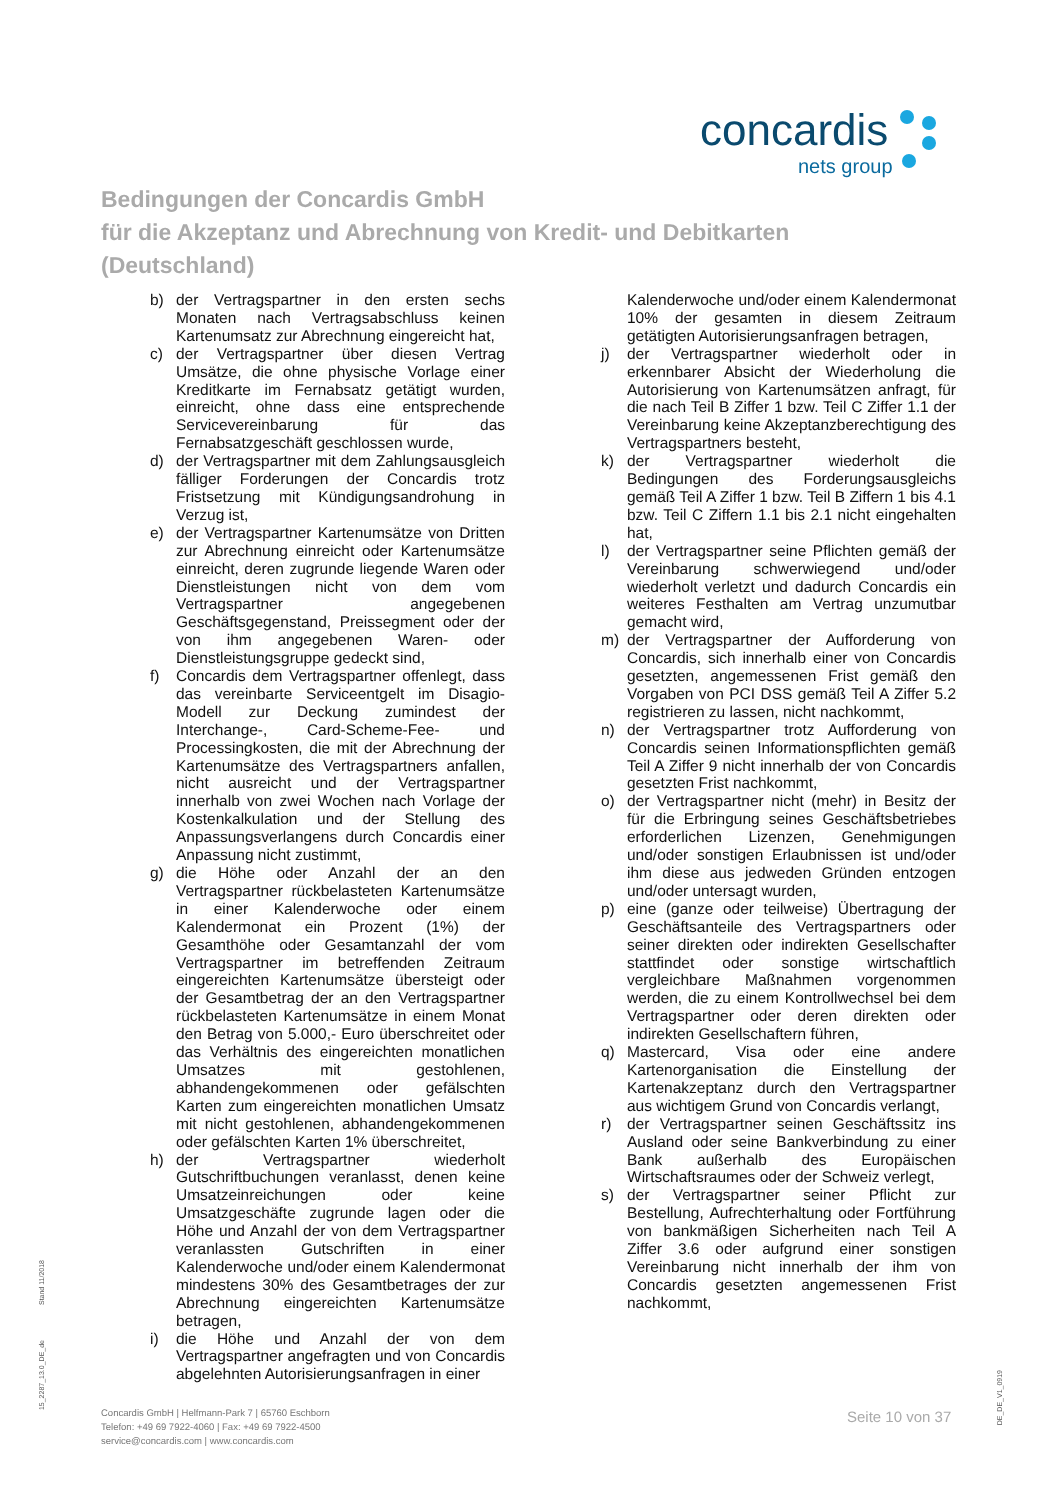concardis
nets group
Bedingungen der Concardis GmbH
für die Akzeptanz und Abrechnung von Kredit- und Debitkarten
(Deutschland)
b) der Vertragspartner in den ersten sechs Monaten nach Vertragsabschluss keinen Kartenumsatz zur Abrechnung eingereicht hat,
c) der Vertragspartner über diesen Vertrag Umsätze, die ohne physische Vorlage einer Kreditkarte im Fernabsatz getätigt wurden, einreicht, ohne dass eine entsprechende Servicevereinbarung für das Fernabsatzgeschäft geschlossen wurde,
d) der Vertragspartner mit dem Zahlungsausgleich fälliger Forderungen der Concardis trotz Fristsetzung mit Kündigungsandrohung in Verzug ist,
e) der Vertragspartner Kartenumsätze von Dritten zur Abrechnung einreicht oder Kartenumsätze einreicht, deren zugrunde liegende Waren oder Dienstleistungen nicht von dem vom Vertragspartner angegebenen Geschäftsgegenstand, Preissegment oder der von ihm angegebenen Waren- oder Dienstleistungsgruppe gedeckt sind,
f) Concardis dem Vertragspartner offenlegt, dass das vereinbarte Serviceentgelt im Disagio-Modell zur Deckung zumindest der Interchange-, Card-Scheme-Fee- und Processingkosten, die mit der Abrechnung der Kartenumsätze des Vertragspartners anfallen, nicht ausreicht und der Vertragspartner innerhalb von zwei Wochen nach Vorlage der Kostenkalkulation und der Stellung des Anpassungsverlangens durch Concardis einer Anpassung nicht zustimmt,
g) die Höhe oder Anzahl der an den Vertragspartner rückbelasteten Kartenumsätze in einer Kalenderwoche oder einem Kalendermonat ein Prozent (1%) der Gesamthöhe oder Gesamtanzahl der vom Vertragspartner im betreffenden Zeitraum eingereichten Kartenumsätze übersteigt oder der Gesamtbetrag der an den Vertragspartner rückbelasteten Kartenumsätze in einem Monat den Betrag von 5.000,- Euro überschreitet oder das Verhältnis des eingereichten monatlichen Umsatzes mit gestohlenen, abhandengekommenen oder gefälschten Karten zum eingereichten monatlichen Umsatz mit nicht gestohlenen, abhandengekommenen oder gefälschten Karten 1% überschreitet,
h) der Vertragspartner wiederholt Gutschriftbuchungen veranlasst, denen keine Umsatzeinreichungen oder keine Umsatzgeschäfte zugrunde lagen oder die Höhe und Anzahl der von dem Vertragspartner veranlassten Gutschriften in einer Kalenderwoche und/oder einem Kalendermonat mindestens 30% des Gesamtbetrages der zur Abrechnung eingereichten Kartenumsätze betragen,
i) die Höhe und Anzahl der von dem Vertragspartner angefragten und von Concardis abgelehnten Autorisierungsanfragen in einer
Kalenderwoche und/oder einem Kalendermonat 10% der gesamten in diesem Zeitraum getätigten Autorisierungsanfragen betragen,
j) der Vertragspartner wiederholt oder in erkennbarer Absicht der Wiederholung die Autorisierung von Kartenumsätzen anfragt, für die nach Teil B Ziffer 1 bzw. Teil C Ziffer 1.1 der Vereinbarung keine Akzeptanzberechtigung des Vertragspartners besteht,
k) der Vertragspartner wiederholt die Bedingungen des Forderungsausgleichs gemäß Teil A Ziffer 1 bzw. Teil B Ziffern 1 bis 4.1 bzw. Teil C Ziffern 1.1 bis 2.1 nicht eingehalten hat,
l) der Vertragspartner seine Pflichten gemäß der Vereinbarung schwerwiegend und/oder wiederholt verletzt und dadurch Concardis ein weiteres Festhalten am Vertrag unzumutbar gemacht wird,
m) der Vertragspartner der Aufforderung von Concardis, sich innerhalb einer von Concardis gesetzten, angemessenen Frist gemäß den Vorgaben von PCI DSS gemäß Teil A Ziffer 5.2 registrieren zu lassen, nicht nachkommt,
n) der Vertragspartner trotz Aufforderung von Concardis seinen Informationspflichten gemäß Teil A Ziffer 9 nicht innerhalb der von Concardis gesetzten Frist nachkommt,
o) der Vertragspartner nicht (mehr) in Besitz der für die Erbringung seines Geschäftsbetriebes erforderlichen Lizenzen, Genehmigungen und/oder sonstigen Erlaubnissen ist und/oder ihm diese aus jedweden Gründen entzogen und/oder untersagt wurden,
p) eine (ganze oder teilweise) Übertragung der Geschäftsanteile des Vertragspartners oder seiner direkten oder indirekten Gesellschafter stattfindet oder sonstige wirtschaftlich vergleichbare Maßnahmen vorgenommen werden, die zu einem Kontrollwechsel bei dem Vertragspartner oder deren direkten oder indirekten Gesellschaftern führen,
q) Mastercard, Visa oder eine andere Kartenorganisation die Einstellung der Kartenakzeptanz durch den Vertragspartner aus wichtigem Grund von Concardis verlangt,
r) der Vertragspartner seinen Geschäftssitz ins Ausland oder seine Bankverbindung zu einer Bank außerhalb des Europäischen Wirtschaftsraumes oder der Schweiz verlegt,
s) der Vertragspartner seiner Pflicht zur Bestellung, Aufrechterhaltung oder Fortführung von bankmäßigen Sicherheiten nach Teil A Ziffer 3.6 oder aufgrund einer sonstigen Vereinbarung nicht innerhalb der ihm von Concardis gesetzten angemessenen Frist nachkommt,
Stand 11/2018
15_2287_13.0_DE_de
DE_DE_V1_0919
Concardis GmbH | Helfmann-Park 7 | 65760 Eschborn
Telefon: +49 69 7922-4060 | Fax: +49 69 7922-4500
service@concardis.com | www.concardis.com
Seite 10 von 37